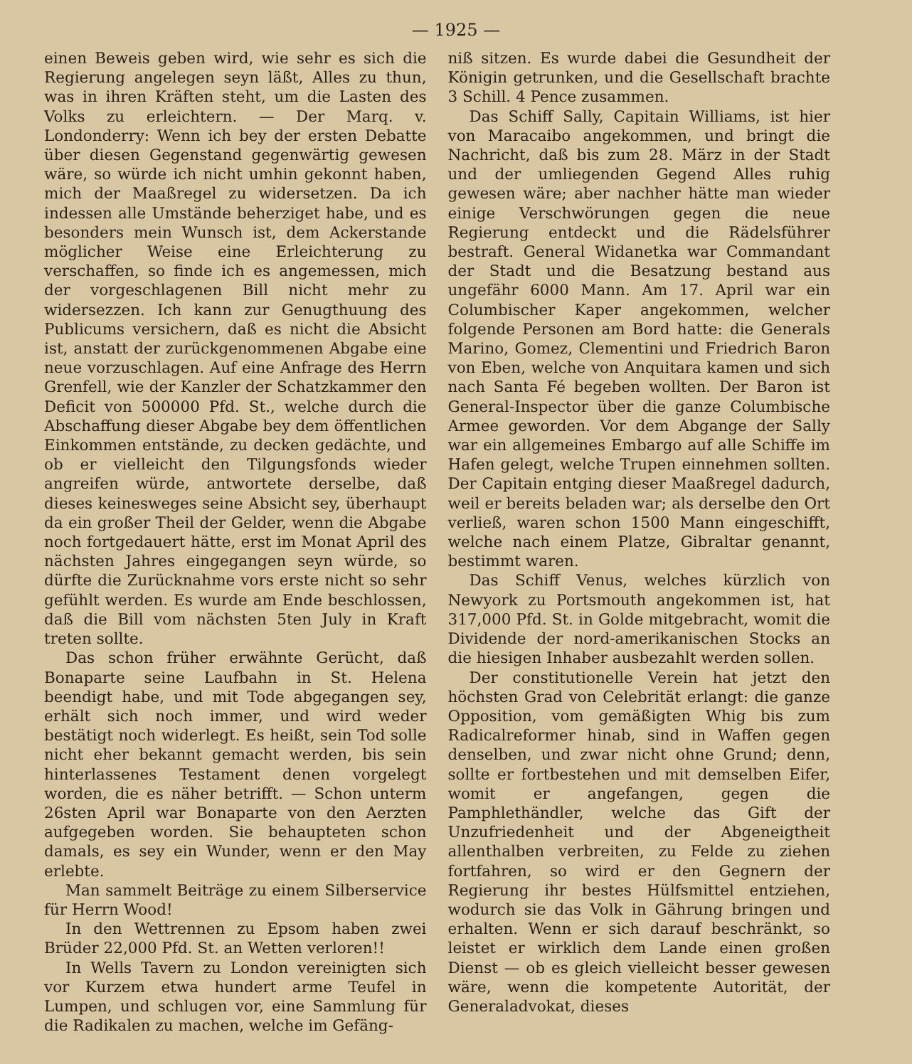— 1925 —
einen Beweis geben wird, wie sehr es sich die Regierung angelegen seyn läßt, Alles zu thun, was in ihren Kräften steht, um die Lasten des Volks zu erleichtern. — Der Marq. v. Londonderry: Wenn ich bey der ersten Debatte über diesen Gegenstand gegenwärtig gewesen wäre, so würde ich nicht umhin gekonnt haben, mich der Maaßregel zu widersetzen. Da ich indessen alle Umstände beherziget habe, und es besonders mein Wunsch ist, dem Ackerstande möglicher Weise eine Erleichterung zu verschaffen, so finde ich es angemessen, mich der vorgeschlagenen Bill nicht mehr zu widersezzen. Ich kann zur Genugthuung des Publicums versichern, daß es nicht die Absicht ist, anstatt der zurückgenommenen Abgabe eine neue vorzuschlagen. Auf eine Anfrage des Herrn Grenfell, wie der Kanzler der Schatzkammer den Deficit von 500000 Pfd. St., welche durch die Abschaffung dieser Abgabe bey dem öffentlichen Einkommen entstände, zu decken gedächte, und ob er vielleicht den Tilgungsfonds wieder angreifen würde, antwortete derselbe, daß dieses keinesweges seine Absicht sey, überhaupt da ein großer Theil der Gelder, wenn die Abgabe noch fortgedauert hätte, erst im Monat April des nächsten Jahres eingegangen seyn würde, so dürfte die Zurücknahme vors erste nicht so sehr gefühlt werden. Es wurde am Ende beschlossen, daß die Bill vom nächsten 5ten July in Kraft treten sollte.
Das schon früher erwähnte Gerücht, daß Bonaparte seine Laufbahn in St. Helena beendigt habe, und mit Tode abgegangen sey, erhält sich noch immer, und wird weder bestätigt noch widerlegt. Es heißt, sein Tod solle nicht eher bekannt gemacht werden, bis sein hinterlassenes Testament denen vorgelegt worden, die es näher betrifft. — Schon unterm 26sten April war Bonaparte von den Aerzten aufgegeben worden. Sie behaupteten schon damals, es sey ein Wunder, wenn er den May erlebte.
Man sammelt Beiträge zu einem Silberservice für Herrn Wood!
In den Wettrennen zu Epsom haben zwei Brüder 22,000 Pfd. St. an Wetten verloren!!
In Wells Tavern zu London vereinigten sich vor Kurzem etwa hundert arme Teufel in Lumpen, und schlugen vor, eine Sammlung für die Radikalen zu machen, welche im Gefäng-
niß sitzen. Es wurde dabei die Gesundheit der Königin getrunken, und die Gesellschaft brachte 3 Schill. 4 Pence zusammen.
Das Schiff Sally, Capitain Williams, ist hier von Maracaibo angekommen, und bringt die Nachricht, daß bis zum 28. März in der Stadt und der umliegenden Gegend Alles ruhig gewesen wäre; aber nachher hätte man wieder einige Verschwörungen gegen die neue Regierung entdeckt und die Rädelsführer bestraft. General Widanetka war Commandant der Stadt und die Besatzung bestand aus ungefähr 6000 Mann. Am 17. April war ein Columbischer Kaper angekommen, welcher folgende Personen am Bord hatte: die Generals Marino, Gomez, Clementini und Friedrich Baron von Eben, welche von Anquitara kamen und sich nach Santa Fé begeben wollten. Der Baron ist General-Inspector über die ganze Columbische Armee geworden. Vor dem Abgange der Sally war ein allgemeines Embargo auf alle Schiffe im Hafen gelegt, welche Trupen einnehmen sollten. Der Capitain entging dieser Maaßregel dadurch, weil er bereits beladen war; als derselbe den Ort verließ, waren schon 1500 Mann eingeschifft, welche nach einem Platze, Gibraltar genannt, bestimmt waren.
Das Schiff Venus, welches kürzlich von Newyork zu Portsmouth angekommen ist, hat 317,000 Pfd. St. in Golde mitgebracht, womit die Dividende der nord-amerikanischen Stocks an die hiesigen Inhaber ausbezahlt werden sollen.
Der constitutionelle Verein hat jetzt den höchsten Grad von Celebrität erlangt: die ganze Opposition, vom gemäßigten Whig bis zum Radicalreformer hinab, sind in Waffen gegen denselben, und zwar nicht ohne Grund; denn, sollte er fortbestehen und mit demselben Eifer, womit er angefangen, gegen die Pamphlethändler, welche das Gift der Unzufriedenheit und der Abgeneigtheit allenthalben verbreiten, zu Felde zu ziehen fortfahren, so wird er den Gegnern der Regierung ihr bestes Hülfsmittel entziehen, wodurch sie das Volk in Gährung bringen und erhalten. Wenn er sich darauf beschränkt, so leistet er wirklich dem Lande einen großen Dienst — ob es gleich vielleicht besser gewesen wäre, wenn die kompetente Autorität, der Generaladvokat, dieses